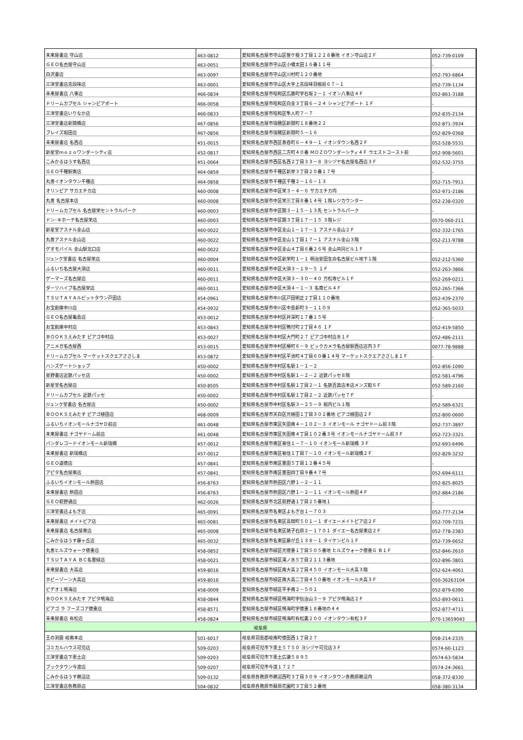| 未来屋書店 守山店 | 463-0812 | 愛知県名古屋市守山区笹ケ根３丁目１２２８番地 イオン守山店２Ｆ | 052-739-0109 |
| ＧＥＯ名古屋守山店 | 463-0051 | 愛知県名古屋市守山区小幡太田１６番１１号 | - |
| 白沢書店 | 463-0097 | 愛知県名古屋市守山区川村町１２０番地 | 052-793-6864 |
| 三洋堂書店志段味店 | 463-0001 | 愛知県名古屋市守山区大字上志段味羽根前６７－１ | 052-739-1134 |
| 未来屋書店 八事店 | 466-0834 | 愛知県名古屋市昭和区広路町字石坂２－１ イオン八事店４Ｆ | 052-861-3188 |
| ドリームカプセル シャンピアポート | 466-0058 | 愛知県名古屋市昭和区白金３丁目６－２４ シャンピアポート １Ｆ | - |
| 三洋堂書店いりなか店 | 466-0833 | 愛知県名古屋市昭和区隼人町７－７ | 052-835-2134 |
| 三洋堂書店新開橋店 | 467-0856 | 愛知県名古屋市瑞穂区新開町１８番地２２ | 052-871-3934 |
| ブレイズ堀田店 | 467-0856 | 愛知県名古屋市瑞穂区新開町５－１６ | 052-829-0368 |
| 未来屋書店 名西店 | 451-0015 | 愛知県名古屋市西区香呑町６－４９－１ イオンタウン名西２Ｆ | 052-528-5531 |
| 新星堂ｍｏｚｏワンダーシティ店 | 452-0817 | 愛知県名古屋市西区二方町４０番 ＭＯＺＯワンダーシティ４Ｆ ウエストコースト前 | 052-908-5601 |
| こみかるはうす名西店 | 451-0064 | 愛知県名古屋市西区名西２丁目３３－８ ヨシヅヤ名古屋名西店３Ｆ | 052-532-3755 |
| ＧＥＯ千種駅南店 | 464-0859 | 愛知県名古屋市千種区新栄３丁目２０番１７号 | - |
| 丸善イオンタウン千種店 | 464-0858 | 愛知県名古屋市千種区千種２－１６－１３ | 052-715-7911 |
| オリンピア サカエチカ店 | 460-0008 | 愛知県名古屋市中区栄３－４－６ サカエチカ内 | 052-971-2186 |
| 丸善 名古屋本店 | 460-0008 | 愛知県名古屋市中区栄三丁目８番１４号 １階レジカウンター | 052-238-0320 |
| ドリームカプセル 名古屋栄セントラルパーク | 460-0003 | 愛知県名古屋市中区錦３－１５－１３先 セントラルパーク | - |
| ドン･キホーテ名古屋栄店 | 460-0003 | 愛知県名古屋市中区錦３丁目１７－１５ ３階レジ | 0570-060-211 |
| 新星堂アスナル金山店 | 460-0022 | 愛知県名古屋市中区金山１－１７－１ アスナル金山２Ｆ | 052-332-1765 |
| 丸善アスナル金山店 | 460-0022 | 愛知県名古屋市中区金山１丁目１７－１ アスナル金山３階 | 052-211-9788 |
| ゲオモバイル 金山駅北口店 | 460-0022 | 愛知県名古屋市中区金山４丁目６番２６号 金山共同ビル１Ｆ | - |
| ジュンク堂書店 名古屋栄店 | 460-0004 | 愛知県名古屋市中区新栄町１－１ 明治安田生命名古屋ビル地下１階 | 052-212-5360 |
| ふるいち名古屋大須店 | 460-0011 | 愛知県名古屋市中区大須３－１９－５ １Ｆ | 052-263-3866 |
| ゲーマーズ名古屋店 | 460-0011 | 愛知県名古屋市中区大須３－３０－４０ 万松寺ビル１Ｆ | 052-269-0211 |
| ダーツハイブ名古屋栄店 | 460-0011 | 愛知県名古屋市中区大須４－１－３ 名商ビル４Ｆ | 052-265-7366 |
| ＴＳＵＴＡＹＡルビットタウン戸田店 | 454-0961 | 愛知県名古屋市中川区戸田明正２丁目１１０番地 | 052-439-2370 |
| お宝創庫中川店 | 454-0932 | 愛知県名古屋市中川区中島新町３－１１０９ | 052-365-5033 |
| ＧＥＯ名古屋亀島店 | 453-0012 | 愛知県名古屋市中村区井深町１７番１５号 | - |
| お宝創庫中村店 | 453-0843 | 愛知県名古屋市中村区鴨付町２丁目４６ １Ｆ | 052-419-5850 |
| ＢＯＯＫＳえみたす ピアゴ中村店 | 453-0027 | 愛知県名古屋市中村区大門町２７ ピアゴ中村店Ｂ１Ｆ | 052-486-2111 |
| アニメガ名古屋西 | 453-0015 | 愛知県名古屋市中村区椿町６－９ ビックカメラ名古屋駅西店店内３Ｆ | 0077-78-9888 |
| ドリームカプセル マーケットスクエアささしま | 453-0872 | 愛知県名古屋市中村区平池町４丁目６０番１４号 マーケットスクエアささしま１Ｆ | - |
| ハンズゲートショップ | 450-0002 | 愛知県名古屋市中村区名駅１－１－２ | 052-856-1090 |
| 星野書店近鉄パッセ店 | 450-0002 | 愛知県名古屋市中村区名駅１－２－２ 近鉄パッセ８階 | 052-581-4796 |
| 新星堂名古屋店 | 450-8505 | 愛知県名古屋市中村区名駅１丁目２－１ 名鉄百貨店本店メンズ館６Ｆ | 052-589-2160 |
| ドリームカプセル 近鉄パッセ | 450-0002 | 愛知県名古屋市中村区名駅１丁目２－２ 近鉄パッセ７Ｆ | - |
| ジュンク堂書店 名古屋店 | 450-0002 | 愛知県名古屋市中村区名駅３－２５－９ 堀内ビル１階 | 052-589-6321 |
| ＢＯＯＫＳえみたす ピアゴ植田店 | 468-0009 | 愛知県名古屋市天白区元植田１丁目３０２番地 ピアゴ植田店２Ｆ | 052-800-0600 |
| ふるいちイオンモールナゴヤＤ前店 | 461-0048 | 愛知県名古屋市東区矢田南４－１０２－３ イオンモール ナゴヤドーム前３階 | 052-737-3897 |
| 未来屋書店 ナゴヤドーム前店 | 461-0048 | 愛知県名古屋市東区矢田南４丁目１０２番３号 イオンモールナゴヤドーム前３Ｆ | 052-723-3321 |
| バンダレコードイオンモール新瑞橋 | 457-0012 | 愛知県名古屋市南区菊住１－７－１０ イオンモール新瑞橋 ３Ｆ | 052-693-6496 |
| 未来屋書店 新瑞橋店 | 457-0012 | 愛知県名古屋市南区菊住１丁目７－１０ イオンモール新瑞橋２Ｆ | 052-829-3232 |
| ＧＥＯ道徳店 | 457-0841 | 愛知県名古屋市南区豊田５丁目１２番４５号 | - |
| アピタ名古屋南店 | 457-0841 | 愛知県名古屋市南区豊田四丁目９番４７号 | 052-694-6111 |
| ふるいちイオンモール熱田店 | 456-8763 | 愛知県名古屋市熱田区六野１－２－１１ | 052-825-8025 |
| 未来屋書店 熱田店 | 456-8763 | 愛知県名古屋市熱田区六野１－２－１１ イオンモール熱田４Ｆ | 052-884-2186 |
| ＧＥＯ萩野通店 | 462-0026 | 愛知県名古屋市北区萩野通１丁目２５番地１ | - |
| 三洋堂書店よもぎ店 | 465-0091 | 愛知県名古屋市名東区よもぎ台１－７０３ | 052-777-2134 |
| 未来屋書店 メイトピア店 | 465-0081 | 愛知県名古屋市名東区高間町５０１－１ ダイエーメイトピア店２Ｆ | 052-709-7231 |
| 未来屋書店 名古屋東店 | 465-0008 | 愛知県名古屋市名東区猪子石原２－１７０１ ダイエー名古屋東店２Ｆ | 052-778-2383 |
| こみかるはうす藤ヶ丘店 | 465-0032 | 愛知県名古屋市名東区藤が丘１３８－１ タイケンビル１Ｆ | 052-739-6652 |
| 丸善ヒルズウォーク徳重店 | 458-0852 | 愛知県名古屋市緑区元徳重１丁目５０５番地 ヒルズウォーク徳重Ｇ Ｂ１Ｆ | 052-846-2610 |
| ＴＳＵＴＡＹＡ ＢＣ名豊緑店 | 458-0021 | 愛知県名古屋市緑区滝ノ水５丁目２１１３番地 | 052-896-3801 |
| 未来屋書店 大高店 | 459-8016 | 愛知県名古屋市緑区南大高２丁目４５０ イオンモール大高３階 | 052-624-4061 |
| ホビーゾーン大高店 | 459-8016 | 愛知県名古屋市緑区南大高二丁目４５０番地 イオンモール大高３Ｆ | 050-36263104 |
| ビデオ１鳴海店 | 458-0009 | 愛知県名古屋市緑区平手南２－５０１ | 052-879-6390 |
| ＢＯＯＫＳえみたす アピタ鳴海店 | 458-0844 | 愛知県名古屋市緑区鳴海町字伝治山３－９ アピタ鳴海店２Ｆ | 052-893-0611 |
| ピアゴ ラ フーズコア徳重店 | 458-8571 | 愛知県名古屋市緑区鳴海町字徳重１８番地の４４ | 052-877-4711 |
| 未来屋書店 有松店 | 458-0824 | 愛知県名古屋市緑区鳴海町有松裏２００ イオンタウン有松３Ｆ | 070-13659043 |
| 岐阜県 | | | |
| 王の洞窟 岐南本店 | 501-6017 | 岐阜県羽島郡岐南町徳田西１丁目２７ | 058-214-2335 |
| コミカルハウス可児店 | 509-0203 | 岐阜県可児市下恵土５７５０ ヨシヅヤ可児店３Ｆ | 0574-60-1123 |
| 三洋堂書店下恵土店 | 509-0203 | 岐阜県可児市下恵土広瀬５８９５ | 0574-63-5834 |
| ブックタウン今渡店 | 509-0207 | 岐阜県可児市今渡１７２７ | 0574-24-3661 |
| こみかるはうす鵜沼店 | 509-0132 | 岐阜県各務原市鵜沼西町３丁目３０９ イオンタウン各務原鵜沼内 | 058-372-8330 |
| 三洋堂書店各務原店 | 504-0832 | 岐阜県各務原市蘇原花園町３丁目５２番地 | 058-380-3134 |